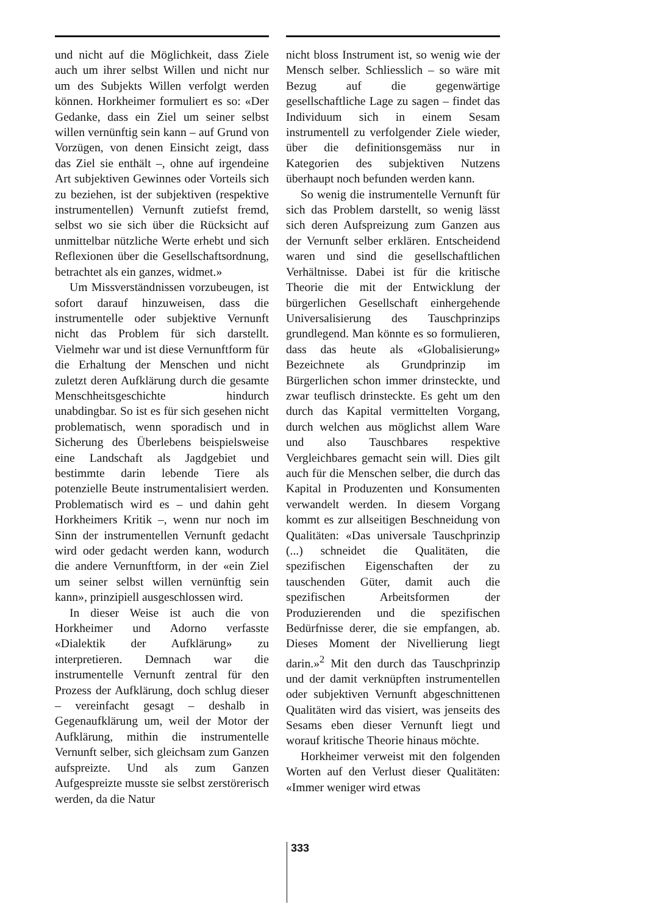und nicht auf die Möglichkeit, dass Ziele auch um ihrer selbst Willen und nicht nur um des Subjekts Willen verfolgt werden können. Horkheimer formuliert es so: «Der Gedanke, dass ein Ziel um seiner selbst willen vernünftig sein kann – auf Grund von Vorzügen, von denen Einsicht zeigt, dass das Ziel sie enthält –, ohne auf irgendeine Art subjektiven Gewinnes oder Vorteils sich zu beziehen, ist der subjektiven (respektive instrumentellen) Vernunft zutiefst fremd, selbst wo sie sich über die Rücksicht auf unmittelbar nützliche Werte erhebt und sich Reflexionen über die Gesellschaftsordnung, betrachtet als ein ganzes, widmet.»
Um Missverständnissen vorzubeugen, ist sofort darauf hinzuweisen, dass die instrumentelle oder subjektive Vernunft nicht das Problem für sich darstellt. Vielmehr war und ist diese Vernunftform für die Erhaltung der Menschen und nicht zuletzt deren Aufklärung durch die gesamte Menschheitsgeschichte hindurch unabdingbar. So ist es für sich gesehen nicht problematisch, wenn sporadisch und in Sicherung des Überlebens beispielsweise eine Landschaft als Jagdgebiet und bestimmte darin lebende Tiere als potenzielle Beute instrumentalisiert werden. Problematisch wird es – und dahin geht Horkheimers Kritik –, wenn nur noch im Sinn der instrumentellen Vernunft gedacht wird oder gedacht werden kann, wodurch die andere Vernunftform, in der «ein Ziel um seiner selbst willen vernünftig sein kann», prinzipiell ausgeschlossen wird.
In dieser Weise ist auch die von Horkheimer und Adorno verfasste «Dialektik der Aufklärung» zu interpretieren. Demnach war die instrumentelle Vernunft zentral für den Prozess der Aufklärung, doch schlug dieser – vereinfacht gesagt – deshalb in Gegenaufklärung um, weil der Motor der Aufklärung, mithin die instrumentelle Vernunft selber, sich gleichsam zum Ganzen aufspreizte. Und als zum Ganzen Aufgespreizte musste sie selbst zerstörerisch werden, da die Natur
nicht bloss Instrument ist, so wenig wie der Mensch selber. Schliesslich – so wäre mit Bezug auf die gegenwärtige gesellschaftliche Lage zu sagen – findet das Individuum sich in einem Sesam instrumentell zu verfolgender Ziele wieder, über die definitionsgemäss nur in Kategorien des subjektiven Nutzens überhaupt noch befunden werden kann.
So wenig die instrumentelle Vernunft für sich das Problem darstellt, so wenig lässt sich deren Aufspreizung zum Ganzen aus der Vernunft selber erklären. Entscheidend waren und sind die gesellschaftlichen Verhältnisse. Dabei ist für die kritische Theorie die mit der Entwicklung der bürgerlichen Gesellschaft einhergehende Universalisierung des Tauschprinzips grundlegend. Man könnte es so formulieren, dass das heute als «Globalisierung» Bezeichnete als Grundprinzip im Bürgerlichen schon immer drinsteckte, und zwar teuflisch drinsteckte. Es geht um den durch das Kapital vermittelten Vorgang, durch welchen aus möglichst allem Ware und also Tauschbares respektive Vergleichbares gemacht sein will. Dies gilt auch für die Menschen selber, die durch das Kapital in Produzenten und Konsumenten verwandelt werden. In diesem Vorgang kommt es zur allseitigen Beschneidung von Qualitäten: «Das universale Tauschprinzip (...) schneidet die Qualitäten, die spezifischen Eigenschaften der zu tauschenden Güter, damit auch die spezifischen Arbeitsformen der Produzierenden und die spezifischen Bedürfnisse derer, die sie empfangen, ab. Dieses Moment der Nivellierung liegt darin.»<sup>2</sup> Mit den durch das Tauschprinzip und der damit verknüpften instrumentellen oder subjektiven Vernunft abgeschnittenen Qualitäten wird das visiert, was jenseits des Sesams eben dieser Vernunft liegt und worauf kritische Theorie hinaus möchte.
Horkheimer verweist mit den folgenden Worten auf den Verlust dieser Qualitäten: «Immer weniger wird etwas
333